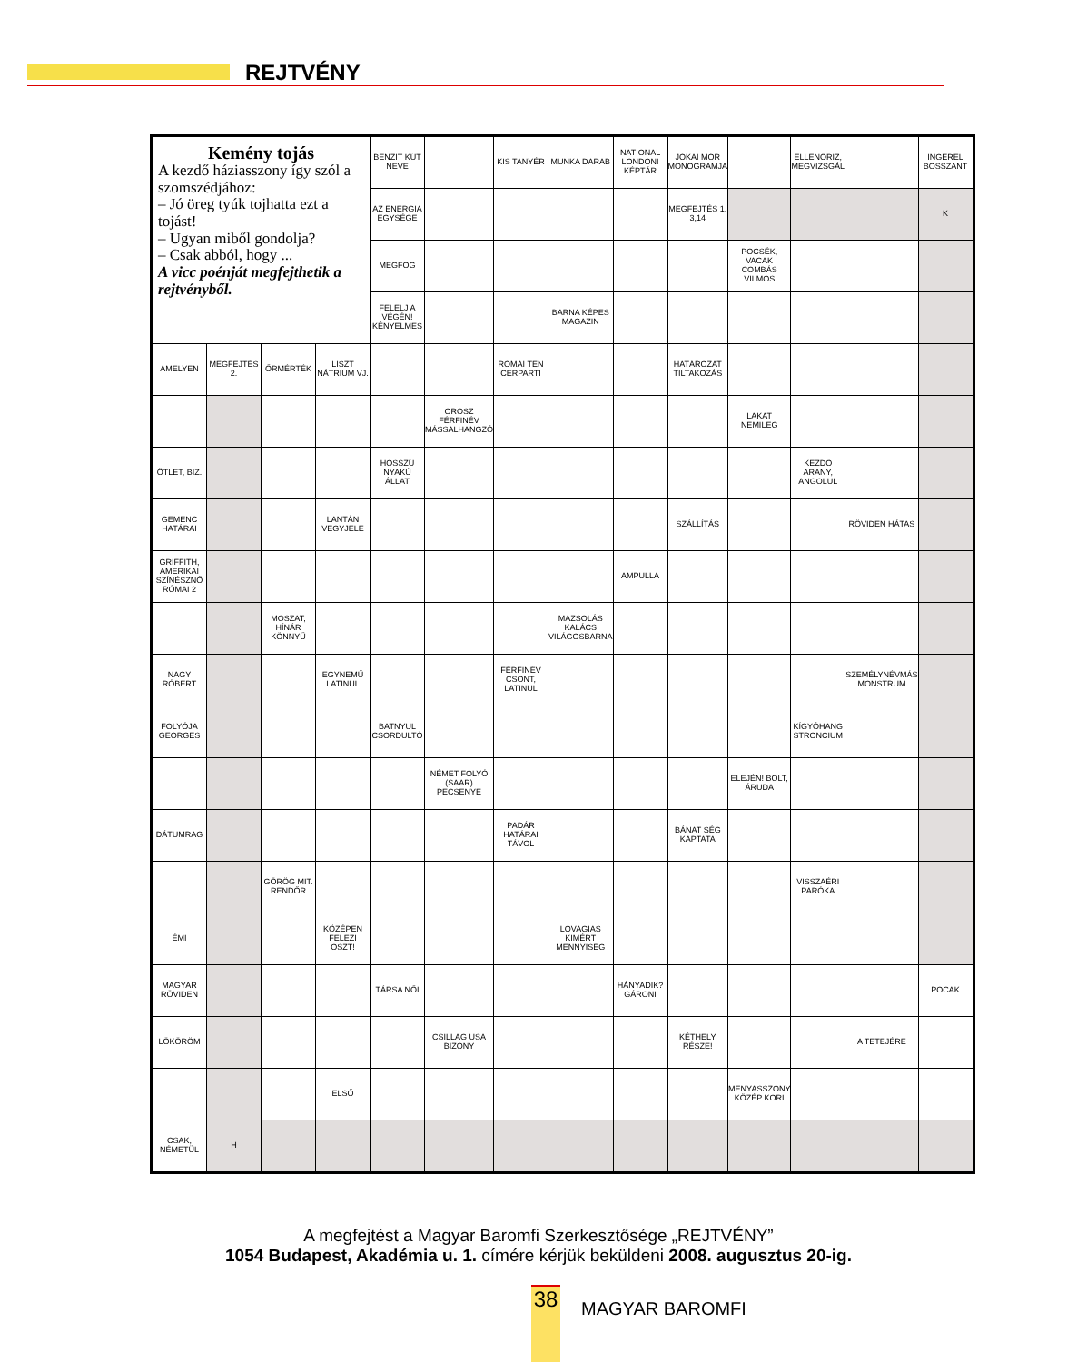REJTVÉNY
| Kemény tojás A kezdő háziasszony így szól a szomszédjához: – Jó öreg tyúk tojhatta ezt a tojást! – Ugyan miből gondolja? – Csak abból, hogy ... A vicc poénját megfejthetik a rejtvényből. | | | | BENZIT KÚT NEVE | | KIS TANYÉR | MUNKA DARAB | NATIONAL LONDONI KÉPTÁR | JÓKAI MÓR MONOGRAMJA | | ELLENŐRIZ, MEGVIZSGÁL | | INGEREL BOSSZANT |
| | | | | AZ ENERGIA EGYSÉGE | | | | | MEGFEJTÉS 1. 3,14 | | | | K |
| | | | | MEGFOG | | | | | | POCSÉK, VACAK COMBÁS VILMOS | | | |
| | | | | FELELJ A VÉGÉN! KÉNYELMES | | | BARNA KÉPES MAGAZIN | | | | | | |
| AMELYEN | MEGFEJTÉS 2. | ŐRMÉRTÉK | LISZT NÁTRIUM VJ. | | | RÓMAI TEN CERPARTI | | | HATÁROZAT TILTAKOZÁS | | | | |
| | | | | | OROSZ FÉRFINÉV MÁSSALHANGZÓ | | | | | LAKAT NEMILEG | | | |
| ÖTLET, BIZ. | | | | HOSSZÚ NYAKÚ ÁLLAT | | | | | | | KEZDŐ ARANY, ANGOLUL | | |
| GEMENC HATÁRAI | | | LANTÁN VEGYJELE | | | | | | SZÁLLÍTÁS | | | RÖVIDEN HÁTAS | |
| GRIFFITH, AMERIKAI SZÍNÉSZNŐ RÓMAI 2 | | | | | | | | AMPULLA | | | | | |
| | | MOSZAT, HÍNÁR KÖNNYŰ | | | | | MAZSOLÁS KALÁCS VILÁGOSBARNA | | | | | | |
| NAGY RÓBERT | | | EGYNEMŰ LATINUL | | | FÉRFINÉV CSONT, LATINUL | | | | | | SZEMÉLYNÉVMÁS MONSTRUM | |
| FOLYÓJA GEORGES | | | | BATNYUL CSORDULTÓ | | | | | | | KÍGYÓHANG STRONCIUM | | |
| | | | | | NÉMET FOLYÓ (SAAR) PECSENYE | | | | | ELEJÉN! BOLT, ÁRUDA | | | |
| DÁTUMRAG | | | | | | PADÁR HATÁRAI TÁVOL | | | BÁNAT SÉG KAPTATA | | | | |
| | | GÖRÖG MIT. RENDŐR | | | | | | | | | VISSZAÉRI PARÓKA | | |
| ÉMI | | | KÖZÉPEN FELEZI OSZT! | | | | LOVAGIAS KIMÉRT MENNYISÉG | | | | | | |
| MAGYAR RÖVIDEN | | | | TÁRSA NŐI | | | | HÁNYADIK? GÁRONI | | | | | POCAK |
| LÖKÖRÖM | | | | | CSILLAG USA BIZONY | | | | KÉTHELY RÉSZE! | | | A TETEJÉRE | |
| | | | ELSŐ | | | | | | | MENYASSZONY KÖZÉP KORI | | | |
| CSAK, NÉMETÜL | H | | | | | | | | | | | | |
A megfejtést a Magyar Baromfi Szerkesztősége „REJTVÉNY”
1054 Budapest, Akadémia u. 1. címére kérjük beküldeni 2008. augusztus 20-ig.
38 MAGYAR BAROMFI